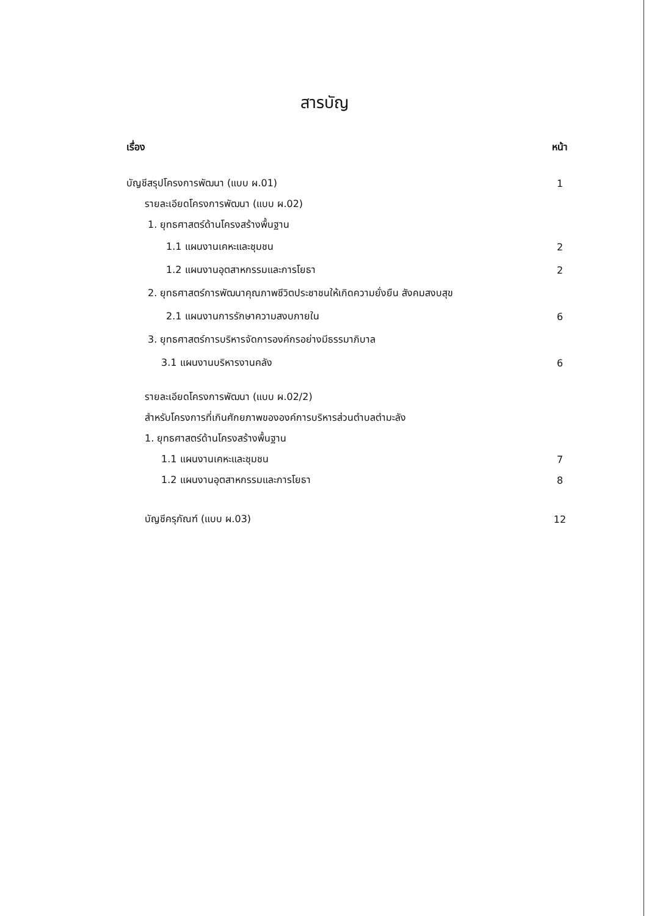สารบัญ
เรื่อง หน้า
บัญชีสรุปโครงการพัฒนา (แบบ ผ.01) 1
รายละเอียดโครงการพัฒนา (แบบ ผ.02)
1. ยุทธศาสตร์ด้านโครงสร้างพื้นฐาน
1.1 แผนงานเคหะและชุมชน 2
1.2 แผนงานอุตสาหกรรมและการโยธา 2
2. ยุทธศาสตร์การพัฒนาคุณภาพชีวิตประชาชนให้เกิดความยั่งยืน สังคมสงบสุข
2.1 แผนงานการรักษาความสงบภายใน 6
3. ยุทธศาสตร์การบริหารจัดการองค์กรอย่างมีธรรมาภิบาล
3.1 แผนงานบริหารงานคลัง 6
รายละเอียดโครงการพัฒนา (แบบ ผ.02/2)
สำหรับโครงการที่เกินศักยภาพขององค์การบริหารส่วนตำบลตำมะลัง
1. ยุทธศาสตร์ด้านโครงสร้างพื้นฐาน
1.1 แผนงานเคหะและชุมชน 7
1.2 แผนงานอุตสาหกรรมและการโยธา 8
บัญชีครุภัณฑ์ (แบบ ผ.03) 12